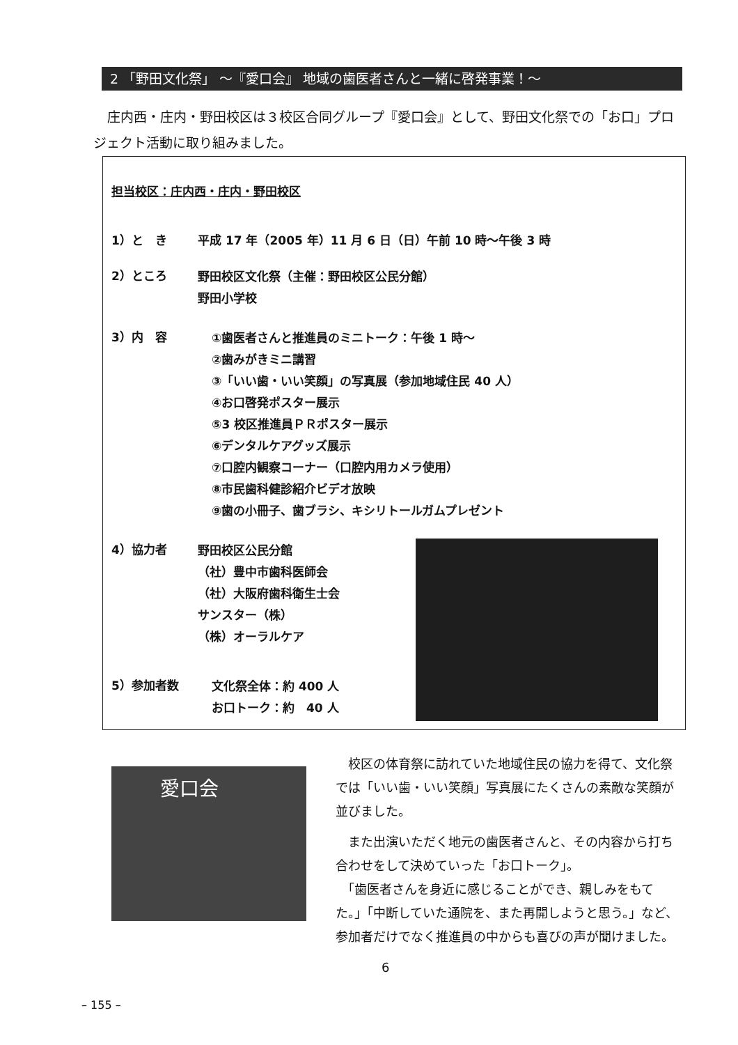2 「野田文化祭」 ～『愛口会』 地域の歯医者さんと一緒に啓発事業！～
庄内西・庄内・野田校区は３校区合同グループ『愛口会』として、野田文化祭での「お口」プロジェクト活動に取り組みました。
担当校区：庄内西・庄内・野田校区
1）と　き 平成 17 年（2005 年）11 月 6 日（日）午前 10 時～午後 3 時
2）ところ
野田校区文化祭（主催：野田校区公民分館）
野田小学校
3）内　容
①歯医者さんと推進員のミニトーク：午後 1 時～
②歯みがきミニ講習
③「いい歯・いい笑顔」の写真展（参加地域住民 40 人）
④お口啓発ポスター展示
⑤3 校区推進員ＰＲポスター展示
⑥デンタルケアグッズ展示
⑦口腔内観察コーナー（口腔内用カメラ使用）
⑧市民歯科健診紹介ビデオ放映
⑨歯の小冊子、歯ブラシ、キシリトールガムプレゼント
4）協力者
野田校区公民分館
（社）豊中市歯科医師会
（社）大阪府歯科衛生士会
サンスター（株）
（株）オーラルケア
5）参加者数
文化祭全体：約 400 人
お口トーク：約　40 人
愛口会
　校区の体育祭に訪れていた地域住民の協力を得て、文化祭では「いい歯・いい笑顔」写真展にたくさんの素敵な笑顔が並びました。
　また出演いただく地元の歯医者さんと、その内容から打ち合わせをして決めていった「お口トーク」。
　「歯医者さんを身近に感じることができ、親しみをもてた。」「中断していた通院を、また再開しようと思う。」など、参加者だけでなく推進員の中からも喜びの声が聞けました。
6
– 155 –